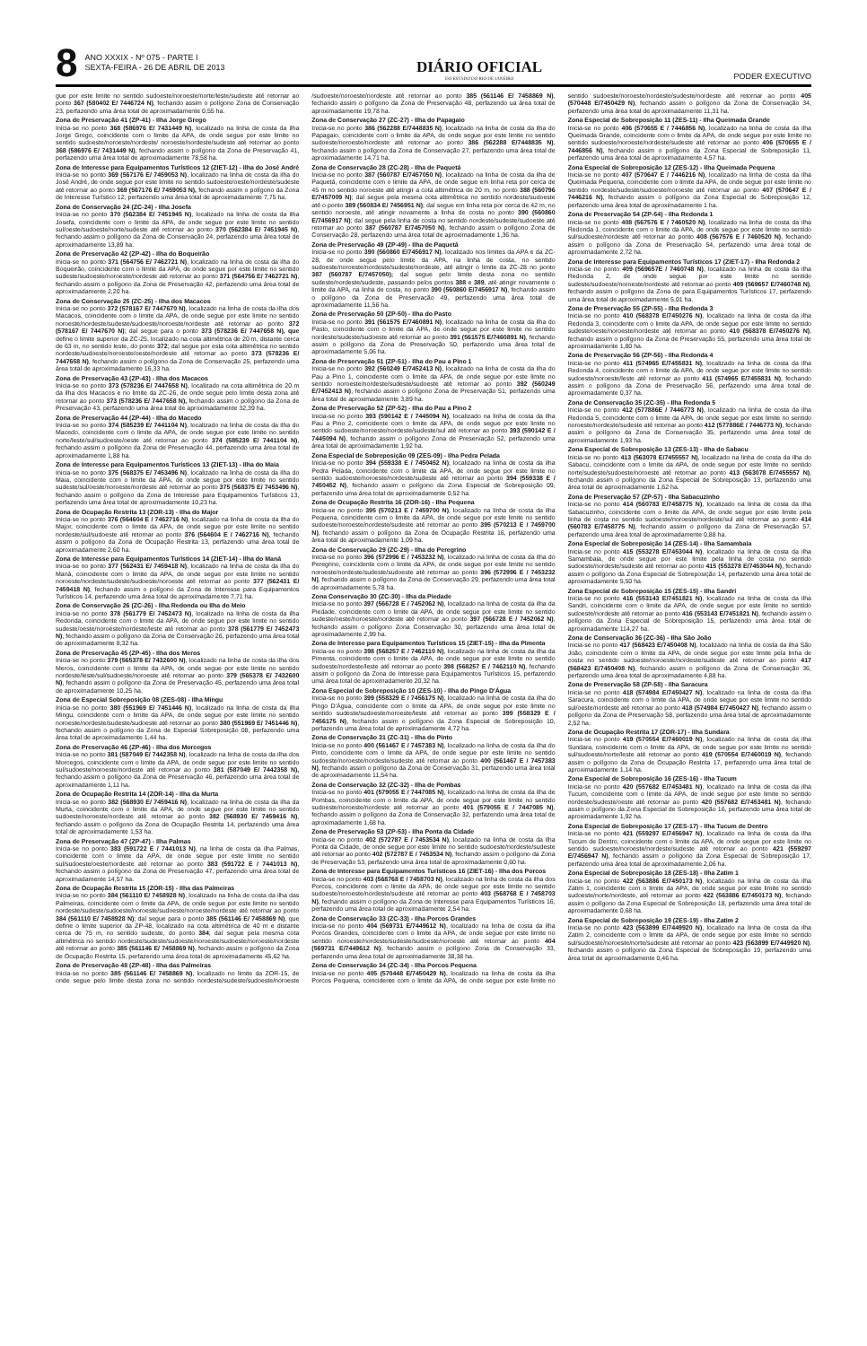8
ANO XXXIX - Nº 075 - PARTE I
SEXTA-FEIRA - 26 DE ABRIL DE 2013
DIÁRIO OFICIAL
DO ESTADO DO RIO DE JANEIRO
PODER EXECUTIVO
gue por este limite no sentido sudoeste/noroeste/norte/leste/sudeste até retornar ao ponto 367 (580402 E/ 7446724 N), fechando assim o polígono Zona de Conservação 23, perfazendo uma área total de aproximadamente 0,55 ha.
Zona de Preservação 41 (ZP-41) - Ilha Jorge Grego
Inicia-se no ponto 368 (586976 E/ 7431449 N), localizado na linha de costa da ilha Jorge Grego, coincidente com o limite da APA, de onde segue por este limite no sentido sudoeste/noroeste/nordeste/ noroeste/nordeste/sudeste até retornar ao ponto 368 (586976 E/ 7431449 N), fechando assim o polígono da Zona de Preservação 41, perfazendo uma área total de aproximadamente 78,58 ha.
Zona de Interesse para Equipamentos Turísticos 12 (ZIET-12) - Ilha do José André
Inicia-se no ponto 369 (567176 E/ 7459053 N), localizado na linha de costa da ilha do José André, de onde segue por este limite no sentido sudoeste/oeste/nordeste/sudeste até retornar ao ponto 369 (567176 E/ 7459053 N), fechando assim o polígono da Zona de Interesse Turístico 12, perfazendo uma área total de aproximadamente 7,75 ha.
Zona de Conservação 24 (ZC-24) - Ilha Josefa
Inicia-se no ponto 370 (562384 E/ 7451945 N), localizado na linha de costa da ilha Josefa, coincidente com o limite da APA, de onde segue por este limite no sentido sul/oeste/sudoeste/norte/sudeste até retornar ao ponto 370 (562384 E/ 7451945 N), fechando assim o polígono da Zona de Conservação 24, perfazendo uma área total de aproximadamente 13,89 ha.
Zona de Preservação 42 (ZP-42) - Ilha do Boqueirão
Inicia-se no ponto 371 (564756 E/ 7462721 N), localizado na linha de costa da ilha do Boqueirão, coincidente com o limite da APA, de onde segue por este limite no sentido sudeste/sudoeste/noroeste/nordeste até retornar ao ponto 371 (564756 E/ 7462721 N), fechando assim o polígono da Zona de Preservação 42, perfazendo uma área total de aproximadamente 2,20 ha.
Zona de Conservação 25 (ZC-25) - Ilha dos Macacos
Inicia-se no ponto 372 (578167 E/ 7447670 N), localizado na linha de costa da ilha dos Macacos, coincidente com o limite da APA, de onde segue por este limite no sentido noroeste/nordeste/sudeste/sudoeste/noroeste/nordeste até retornar ao ponto 372 (578167 E/ 7447670 N); daí segue para o ponto 373 (578236 E/ 7447658 N), que define o limite superior da ZC-25, localizado na cota altimétrica de 20 m, distante cerca de 63 m, no sentido leste, do ponto 372; daí segue por esta cota altimétrica no sentido nordeste/sudoeste/noroeste/oeste/nordeste até retornar ao ponto 373 (578236 E/ 7447658 N), fechando assim o polígono da Zona de Conservação 25, perfazendo uma área total de aproximadamente 16,33 ha.
Zona de Preservação 43 (ZP-43) - Ilha dos Macacos
Inicia-se no ponto 373 (578236 E/ 7447658 N), localizado na cota altimétrica de 20 m da ilha dos Macacos e no limite da ZC-26, de onde segue pelo limite desta zona até retornar ao ponto 373 (578236 E/ 7447658 N), fechando assim o polígono da Zona de Preservação 43, perfazendo uma área total de aproximadamente 32,39 ha.
Zona de Preservação 44 (ZP-44) - Ilha do Macedo
Inicia-se no ponto 374 (585239 E/ 7441104 N), localizado na linha de costa da ilha do Macedo, coincidente com o limite da APA, de onde segue por este limite no sentido norte/leste/sul/sudoeste/oeste até retornar ao ponto 374 (585239 E/ 7441104 N), fechando assim o polígono da Zona de Preservação 44, perfazendo uma área total de aproximadamente 1,88 ha.
Zona de Interesse para Equipamentos Turísticos 13 (ZIET-13) - Ilha do Maia
Inicia-se no ponto 375 (568375 E/ 7453496 N), localizado na linha de costa da ilha do Maia, coincidente com o limite da APA, de onde segue por este limite no sentido sudeste/sul/oeste/noroeste/nordeste até retornar ao ponto 375 (568375 E/ 7453496 N), fechando assim o polígono da Zona de Interesse para Equipamentos Turísticos 13, perfazendo uma área total de aproximadamente 10,23 ha.
Zona de Ocupação Restrita 13 (ZOR-13) - Ilha do Major
Inicia-se no ponto 376 (564604 E / 7462716 N), localizado na linha de costa da ilha do Major, coincidente com o limite da APA, de onde segue por este limite no sentido nordeste/sul/sudoeste até retornar ao ponto 376 (564604 E / 7462716 N), fechando assim o polígono da Zona de Ocupação Restrita 13, perfazendo uma área total de aproximadamente 2,60 ha.
Zona de Interesse para Equipamentos Turísticos 14 (ZIET-14) - Ilha do Maná
Inicia-se no ponto 377 (562431 E/ 7459418 N), localizado na linha de costa da ilha do Maná, coincidente com o limite da APA, de onde segue por este limite no sentido noroeste/nordeste/sudeste/sudoeste/noroeste até retornar ao ponto 377 (562431 E/ 7459418 N), fechando assim o polígono da Zona de Interesse para Equipamentos Turísticos 14, perfazendo uma área total de aproximadamente 7,71 ha.
Zona de Conservação 26 (ZC-26) - Ilha Redonda ou Ilha do Meio
Inicia-se no ponto 378 (561779 E/ 7452473 N), localizado na linha de costa da ilha Redonda, coincidente com o limite da APA, de onde segue por este limite no sentido sudeste/oeste/noroeste/nordeste/leste até retornar ao ponto 378 (561779 E/ 7452473 N), fechando assim o polígono da Zona de Conservação 26, perfazendo uma área total de aproximadamente 8,32 ha.
Zona de Preservação 45 (ZP-45) - Ilha dos Meros
Inicia-se no ponto 379 (565378 E/ 7432600 N), localizado na linha de costa da ilha dos Meros, coincidente com o limite da APA, de onde segue por este limite no sentido nordeste/leste/sul/sudoeste/noroeste até retornar ao ponto 379 (565378 E/ 7432600 N), fechando assim o polígono da Zona de Preservação 45, perfazendo uma área total de aproximadamente 10,25 ha.
Zona de Especial Sobreposição 08 (ZES-08) - Ilha Mingu
Inicia-se no ponto 380 (551969 E/ 7451446 N), localizado na linha de costa da ilha Mingu, coincidente com o limite da APA, de onde segue por este limite no sentido noroeste/nordeste/sudeste/sudoeste até retornar ao ponto 380 (551969 E/ 7451446 N), fechando assim o polígono da Zona de Especial Sobreposição 08, perfazendo uma área total de aproximadamente 1,44 ha.
Zona de Preservação 46 (ZP-46) - Ilha dos Morcegos
Inicia-se no ponto 381 (587049 E/ 7442358 N), localizado na linha de costa da ilha dos Morcegos, coincidente com o limite da APA, de onde segue por este limite no sentido sul/sudoeste/noroeste/nordeste até retornar ao ponto 381 (587049 E/ 7442358 N), fechando assim o polígono da Zona de Preservação 46, perfazendo uma área total de aproximadamente 1,11 ha.
Zona de Ocupação Restrita 14 (ZOR-14) - Ilha da Murta
Inicia-se no ponto 382 (568930 E/ 7459416 N), localizado na linha de costa da ilha da Murta, coincidente com o limite da APA, de onde segue por este limite no sentido sudoeste/noroeste/nordeste até retornar ao ponto 382 (568930 E/ 7459416 N), fechando assim o polígono da Zona de Ocupação Restrita 14, perfazendo uma área total de aproximadamente 1,53 ha.
Zona de Preservação 47 (ZP-47) - Ilha Palmas
Inicia-se no ponto 383 (591722 E / 7441013 N), na linha de costa da ilha Palmas, coincidente com o limite da APA, de onde segue por este limite no sentido sul/sudoeste/oeste/nordeste até retornar ao ponto 383 (591722 E / 7441013 N), fechando assim o polígono da Zona de Preservação 47, perfazendo uma área total de aproximadamente 14,57 ha.
Zona de Ocupação Restrita 15 (ZOR-15) - Ilha das Palmeiras
Inicia-se no ponto 384 (561110 E/ 7458928 N), localizado na linha de costa da ilha das Palmeiras, coincidente com o limite da APA, de onde segue por este limite no sentido nordeste/sudeste/sudoeste/noroeste/sudoeste/noroeste/nordeste até retornar ao ponto 384 (561110 E/ 7458928 N); daí segue para o ponto 385 (561146 E/ 7458869 N), que define o limite superior da ZP-48, localizado na cota altimétrica de 40 m e distante cerca de 75 m, no sentido sudeste, do ponto 384; daí segue pela mesma cota altimétrica no sentido nordeste/sudeste/sudoeste/noroeste/sudoeste/noroeste/nordeste até retornar ao ponto 385 (561146 E/ 7458869 N), fechando assim o polígono da Zona de Ocupação Restrita 15, perfazendo uma área total de aproximadamente 45,62 ha.
Zona de Preservação 48 (ZP-48) - Ilha das Palmeiras
Inicia-se no ponto 385 (561146 E/ 7458869 N), localizado no limite da ZOR-15, de onde segue pelo limite desta zona no sentido nordeste/sudeste/sudoeste/noroeste /sudoeste/noroeste/nordeste até retornar ao ponto 385 (561146 E/ 7458869 N), fechando assim o polígono da Zona de Preservação 48, perfazendo ua área total de aproximadamente 19,78 ha.
Zona de Conservação 27 (ZC-27) - Ilha do Papagaio
Inicia-se no ponto 386 (562288 E/7448835 N), localizado na linha de costa da ilha do Papagaio, coincidente com o limite da APA, de onde segue por este limite no sentido sudoeste/noroeste/nordeste até retornar ao ponto 386 (562288 E/7448835 N), fechando assim o polígono da Zona de Conservação 27, perfazendo uma área total de aproximadamente 14,71 ha.
Zona de Conservação 28 (ZC-28) - Ilha de Paquetá
Inicia-se no ponto 387 (560787 E/7457050 N), localizado na linha de costa da ilha de Paquetá, coincidente com o limite da APA, de onde segue em linha reta por cerca de 45 m no sentido noroeste até atingir a cota altimétrica de 20 m, no ponto 388 (560796 E/7457009 N); daí segue pela mesma cota altimétrica no sentido nordeste/sudoeste até o ponto 389 (560834 E/ 7456951 N); daí segue em linha reta por cerca de 42 m, no sentido noroeste, até atingir novamente a linha de costa no ponto 390 (560860 E/7456917 N); daí segue pela linha de costa no sentido nordeste/sudeste/sudoeste até retornar ao ponto 387 (560787 E/7457050 N), fechando assim o polígono Zona de Conservação 28, perfazendo uma área total de aproximadamente 1,36 ha.
Zona de Preservação 49 (ZP-49) - Ilha de Paquetá
Inicia-se no ponto 390 (560860 E/7456917 N), localizado nos limites da APA e da ZC-28, de onde segue pelo limite da APA, na linha de costa, no sentido sudoeste/noroeste/nordeste/sudeste/nordeste, até atingir o limite da ZC-28 no ponto 387 (560787 E/7457050); daí segue pelo limite desta zona no sentido sudeste/nordeste/sudeste, passando pelos pontos 388 e 389, até atingir novamente o limite da APA, na linha de costa, no ponto 390 (560860 E/7456917 N), fechando assim o polígono da Zona de Preservação 49, perfazendo uma área total de aproximadamente 11,56 ha.
Zona de Preservação 50 (ZP-50) - Ilha do Pasto
Inicia-se no ponto 391 (561575 E/7460891 N), localizado na linha de costa da ilha do Pasto, coincidente com o limite da APA, de onde segue por este limite no sentido nordeste/sudeste/sudoeste até retornar ao ponto 391 (561575 E/7460891 N), fechando assim o polígono da Zona de Preservação 50, perfazendo uma área total de aproximadamente 5,06 ha.
Zona de Preservação 51 (ZP-51) - Ilha do Pau a Pino 1
Inicia-se no ponto 392 (560249 E/7452413 N), localizado na linha de costa da ilha do Pau a Pino 1, coincidente com o limite da APA, de onde segue por este limite no sentido noroeste/nordeste/sudeste/sudoeste até retornar ao ponto 392 (560249 E/7452413 N), fechando assim o polígono Zona de Preservação 51, perfazendo uma área total de aproximadamente 3,89 ha.
Zona de Preservação 52 (ZP-52) - Ilha do Pau a Pino 2
Inicia-se no ponto 393 (590142 E / 7445094 N), localizado na linha de costa da ilha Pau a Pino 2, coincidente com o limite da APA, de onde segue por este limite no sentido sudoeste/noroeste/nordeste/sudeste/sul até retornar ao ponto 393 (590142 E / 7445094 N), fechando assim o polígono Zona de Preservação 52, perfazendo uma área total de aproximadamente 1,92 ha.
Zona Especial de Sobreposição 09 (ZES-09) - Ilha Pedra Pelada
Inicia-se no ponto 394 (559338 E / 7450452 N), localizado na linha de costa da ilha Pedra Pelada, coincidente com o limite da APA, de onde segue por este limite no sentido sudoeste/noroeste/nordeste/sudeste até retornar ao ponto 394 (559338 E / 7450452 N), fechando assim o polígono da Zona Especial de Sobreposição 09, perfazendo uma área total de aproximadamente 0,52 ha.
Zona de Ocupação Restrita 16 (ZOR-16) - Ilha Pequena
Inicia-se no ponto 395 (570213 E / 7459700 N), localizado na linha de costa da ilha Pequena, coincidente com o limite da APA, de onde segue por este limite no sentido sudoeste/noroeste/nordeste/sudeste até retornar ao ponto 395 (570213 E / 7459700 N), fechando assim o polígono da Zona de Ocupação Restrita 16, perfazendo uma área total de aproximadamente 1,09 ha.
Zona de Conservação 29 (ZC-29) - Ilha do Peregrino
Inicia-se no ponto 396 (572996 E / 7453232 N), localizado na linha de costa da ilha do Peregrino, coincidente com o limite da APA, de onde segue por este limite no sentido noroeste/nordeste/sudeste/sudoeste até retornar ao ponto 396 (572996 E / 7453232 N), fechando assim o polígono da Zona de Conservação 29, perfazendo uma área total de aproximadamente 5,78 ha.
Zona Conservação 30 (ZC-30) - Ilha da Piedade
Inicia-se no ponto 397 (566728 E / 7452062 N), localizado na linha de costa da ilha da Piedade, coincidente com o limite da APA, de onde segue por este limite no sentido sudeste/oeste/noroeste/nordeste até retornar ao ponto 397 (566728 E / 7452062 N), fechando assim o polígono Zona Conservação 30, perfazendo uma área total de aproximadamente 2,99 ha.
Zona de Interesse para Equipamentos Turísticos 15 (ZIET-15) - Ilha da Pimenta
Inicia-se no ponto 398 (568257 E / 7462110 N), localizado na linha de costa da ilha da Pimenta, coincidente com o limite da APA, de onde segue por este limite no sentido sudoeste/nordeste/leste até retornar ao ponto 398 (568257 E / 7462110 N), fechando assim o polígono da Zona de Interesse para Equipamentos Turísticos 15, perfazendo uma área total de aproximadamente 20,32 ha.
Zona Especial de Sobreposição 10 (ZES-10) - Ilha do Pingo D'Água
Inicia-se no ponto 399 (558329 E / 7456175 N), localizado na linha de costa da ilha do Pingo D'Água, coincidente com o limite da APA, de onde segue por este limite no sentido sudeste/sudoeste/noroeste/leste até retornar ao ponto 399 (558329 E / 7456175 N), fechando assim o polígono da Zona Especial de Sobreposição 10, perfazendo uma área total de aproximadamente 4,72 ha.
Zona de Conservação 31 (ZC-31) - Ilha do Pinto
Inicia-se no ponto 400 (561467 E / 7457383 N), localizado na linha de costa da ilha do Pinto, coincidente com o limite da APA, de onde segue por este limite no sentido sudoeste/noroeste/nordeste/sudeste até retornar ao ponto 400 (561467 E / 7457383 N), fechando assim o polígono da Zona de Conservação 31, perfazendo uma área total de aproximadamente 11,54 ha.
Zona de Conservação 32 (ZC-32) - Ilha de Pombas
Inicia-se no ponto 401 (579055 E / 7447085 N), localizado na linha de costa da ilha de Pombas, coincidente com o limite da APA, de onde segue por este limite no sentido sudoeste/noroeste/nordeste até retornar ao ponto 401 (579055 E / 7447085 N), fechando assim o polígono da Zona de Conservação 32, perfazendo uma área total de aproximadamente 1,68 ha.
Zona de Preservação 53 (ZP-53) - Ilha Ponta da Cidade
Inicia-se no ponto 402 (572787 E / 7453534 N), localizado na linha de costa da ilha Ponta da Cidade, de onde segue por este limite no sentido sudoeste/nordeste/sudeste até retornar ao ponto 402 (572787 E / 7453534 N), fechando assim o polígono da Zona de Preservação 53, perfazendo uma área total de aproximadamente 0,60 ha.
Zona de Interesse para Equipamentos Turísticos 16 (ZIET-16) - Ilha dos Porcos
Inicia-se no ponto 403 (568768 E / 7458703 N), localizado na linha de costa da ilha dos Porcos, coincidente com o limite da APA, de onde segue por este limite no sentido sudoeste/noroeste/nordeste/sudeste até retornar ao ponto 403 (568768 E / 7458703 N), fechando assim o polígono da Zona de Interesse para Equipamentos Turísticos 16, perfazendo uma área total de aproximadamente 2,54 ha.
Zona de Conservação 33 (ZC-33) - Ilha Porcos Grandes
Inicia-se no ponto 404 (569731 E/7449612 N), localizado na linha de costa da ilha Porcos Grandes, coincidente com o limite da APA, de onde segue por este limite no sentido noroeste/nordeste/sudeste/sudoeste/noroeste até retornar ao ponto 404 (569731 E/7449612 N), fechando assim o polígono Zona de Conservação 33, perfazendo uma área total de aproximadamente 38,38 ha.
Zona de Conservação 34 (ZC-34) - Ilha Porcos Pequena
Inicia-se no ponto 405 (570448 E/7450429 N), localizado na linha de costa da ilha Porcos Pequena, coincidente com o limite da APA, de onde segue por este limite no sentido sudoeste/noroeste/nordeste/sudeste/nordeste até retornar ao ponto 405 (570448 E/7450429 N), fechando assim o polígono da Zona de Conservação 34, perfazendo uma área total de aproximadamente 11,31 ha.
Zona Especial de Sobreposição 11 (ZES-11) - Ilha Queimada Grande
Inicia-se no ponto 406 (570655 E / 7446856 N), localizado na linha de costa da ilha Queimada Grande, coincidente com o limite da APA, de onde segue por este limite no sentido sudoeste/noroeste/nordeste/sudeste até retornar ao ponto 406 (570655 E / 7446856 N), fechando assim o polígono da Zona Especial de Sobreposição 11, perfazendo uma área total de aproximadamente 4,57 ha.
Zona Especial de Sobreposição 12 (ZES-12) - Ilha Queimada Pequena
Inicia-se no ponto 407 (570647 E / 7446216 N), localizado na linha de costa da ilha Queimada Pequena, coincidente com o limite da APA, de onde segue por este limite no sentido nordeste/sudeste/sudoeste/noroeste até retornar ao ponto 407 (570647 E / 7446216 N), fechando assim o polígono da Zona Especial de Sobreposição 12, perfazendo uma área total de aproximadamente 1 ha.
Zona de Preservação 54 (ZP-54) - Ilha Redonda 1
Inicia-se no ponto 408 (567576 E / 7460520 N), localizado na linha de costa da ilha Redonda 1, coincidente com o limite da APA, de onde segue por este limite no sentido sul/sudoeste/nordeste até retornar ao ponto 408 (567576 E / 7460520 N), fechando assim o polígono da Zona de Preservação 54, perfazendo uma área total de aproximadamente 2,72 ha.
Zona de Interesse para Equipamentos Turísticos 17 (ZIET-17) - Ilha Redonda 2
Inicia-se no ponto 409 (569657E / 7460748 N), localizado na linha de costa da ilha Redonda 2, de onde segue por este limite no sentido sudeste/sudoeste/noroeste/nordeste até retornar ao ponto 409 (569657 E/7460748 N), fechando assim o polígono da Zona de para Equipamentos Turísticos 17, perfazendo uma área total de aproximadamente 5,01 ha.
Zona de Preservação 55 (ZP-55) - Ilha Redonda 3
Inicia-se no ponto 410 (568378 E/7450276 N), localizado na linha de costa da ilha Redonda 3, coincidente com o limite da APA, de onde segue por este limite no sentido sudeste/oeste/noroeste/nordeste até retornar ao ponto 410 (568378 E/7450276 N), fechando assim o polígono da Zona de Preservação 55, perfazendo uma área total de aproximadamente 1,80 ha.
Zona de Preservação 56 (ZP-56) - Ilha Redonda 4
Inicia-se no ponto 411 (574965 E/7455831 N), localizado na linha de costa da ilha Redonda 4, coincidente com o limite da APA, de onde segue por este limite no sentido sudoeste/noroeste/leste até retornar ao ponto 411 (574965 E/7455831 N), fechando assim o polígono da Zona de Preservação 56, perfazendo uma área total de aproximadamente 0,37 ha.
Zona de Conservação 35 (ZC-35) - Ilha Redonda 5
Inicia-se no ponto 412 (577886E / 7446773 N), localizado na linha de costa da ilha Redonda 5, coincidente com o limite da APA, de onde segue por este limite no sentido noroeste/nordeste/sudeste até retornar ao ponto 412 (577886E / 7446773 N), fechando assim o polígono da Zona de Conservação 35, perfazendo uma área total de aproximadamente 1,93 ha.
Zona Especial de Sobreposição 13 (ZES-13) - Ilha do Sabacu
Inicia-se no ponto 413 (563078 E/7455557 N), localizado na linha de costa da ilha do Sabacu, coincidente com o limite da APA, de onde segue por este limite no sentido norte/sudeste/sudoeste/noroeste até retornar ao ponto 413 (563078 E/7455557 N), fechando assim o polígono da Zona Especial de Sobreposição 13, perfazendo uma área total de aproximadamente 1,62 ha.
Zona de Preservação 57 (ZP-57) - Ilha Sabacuzinho
Inicia-se no ponto 414 (560783 E/7458775 N), localizado na linha de costa da ilha Sabacuzinho, coincidente com o limite da APA, de onde segue por este limite pela linha de costa no sentido sudoeste/noroeste/nordeste/sul até retornar ao ponto 414 (560783 E/7458775 N), fechando assim o polígono da Zona de Preservação 57, perfazendo uma área total de aproximadamente 0,88 ha.
Zona Especial de Sobreposição 14 (ZES-14) - Ilha Samambaia
Inicia-se no ponto 415 (553278 E/7453044 N), localizado na linha de costa da ilha Samambaia, de onde segue por este limite pela linha de costa no sentido sudoeste/nordeste/sudeste até retornar ao ponto 415 (553278 E/7453044 N), fechando assim o polígono da Zona Especial de Sobreposição 14, perfazendo uma área total de aproximadamente 5,50 ha.
Zona Especial de Sobreposição 15 (ZES-15) - Ilha Sandri
Inicia-se no ponto 416 (553143 E/7451821 N), localizado na linha de costa da ilha Sandri, coincidente com o limite da APA, de onde segue por este limite no sentido sudoeste/nordeste até retornar ao ponto 416 (553143 E/7451821 N), fechando assim o polígono da Zona Especial de Sobreposição 15, perfazendo uma área total de aproximadamente 114,27 ha.
Zona de Conservação 36 (ZC-36) - Ilha São João
Inicia-se no ponto 417 (568423 E/7450408 N), localizado na linha de costa da ilha São João, coincidente com o limite da APA, de onde segue por este limite pela linha de costa no sentido sudoeste/noroeste/nordeste/sudeste até retornar ao ponto 417 (568423 E/7450408 N), fechando assim o polígono da Zona de Conservação 36, perfazendo uma área total de aproximadamente 4,88 ha.
Zona de Preservação 58 (ZP-58) - Ilha Saracura
Inicia-se no ponto 418 (574984 E/7450427 N), localizado na linha de costa da ilha Saracura, coincidente com o limite da APA, de onde segue por este limite no sentido sul/oeste/nordeste até retornar ao ponto 418 (574984 E/7450427 N), fechando assim o polígono da Zona de Preservação 58, perfazendo uma área total de aproximadamente 2,52 ha.
Zona de Ocupação Restrita 17 (ZOR-17) - Ilha Sundara
Inicia-se no ponto 419 (570554 E/7460019 N), localizado na linha de costa da ilha Sundara, coincidente com o limite da APA, de onde segue por este limite no sentido sul/sudoeste/norte/leste até retornar ao ponto 419 (570554 E/7460019 N), fechando assim o polígono da Zona de Ocupação Restrita 17, perfazendo uma área total de aproximadamente 1,14 ha.
Zona Especial de Sobreposição 16 (ZES-16) - Ilha Tucum
Inicia-se no ponto 420 (557682 E/7453481 N), localizado na linha de costa da ilha Tucum, coincidente com o limite da APA, de onde segue por este limite no sentido nordeste/sudeste/oeste até retornar ao ponto 420 (557682 E/7453481 N), fechando assim o polígono da Zona Especial de Sobreposição 16, perfazendo uma área total de aproximadamente 1,92 ha.
Zona Especial de Sobreposição 17 (ZES-17) - Ilha Tucum de Dentro
Inicia-se no ponto 421 (559297 E/7456947 N), localizado na linha de costa da ilha Tucum de Dentro, coincidente com o limite da APA, de onde segue por este limite no sentido sudoeste/noroeste/nordeste/sudeste até retornar ao ponto 421 (559297 E/7456947 N), fechando assim o polígono da Zona Especial de Sobreposição 17, perfazendo uma área total de aproximadamente 2,06 ha.
Zona Especial de Sobreposição 18 (ZES-18) - Ilha Zatim 1
Inicia-se no ponto 422 (563886 E/7450173 N), localizado na linha de costa da ilha Zatim 1, coincidente com o limite da APA, de onde segue por este limite no sentido sudoeste/norte/nordeste, até retornar ao ponto 422 (563886 E/7450173 N), fechando assim o polígono da Zona Especial de Sobreposição 18, perfazendo uma área total de aproximadamente 0,68 ha.
Zona Especial de Sobreposição 19 (ZES-19) - Ilha Zatim 2
Inicia-se no ponto 423 (563899 E/7449920 N), localizado na linha de costa da ilha Zatim 2, coincidente com o limite da APA, de onde segue por este limite no sentido sul/sudoeste/noroeste/norte/sudeste até retornar ao ponto 423 (563899 E/7449920 N), fechando assim o polígono da Zona Especial de Sobreposição 19, perfazendo uma área total de aproximadamente 0,46 ha.